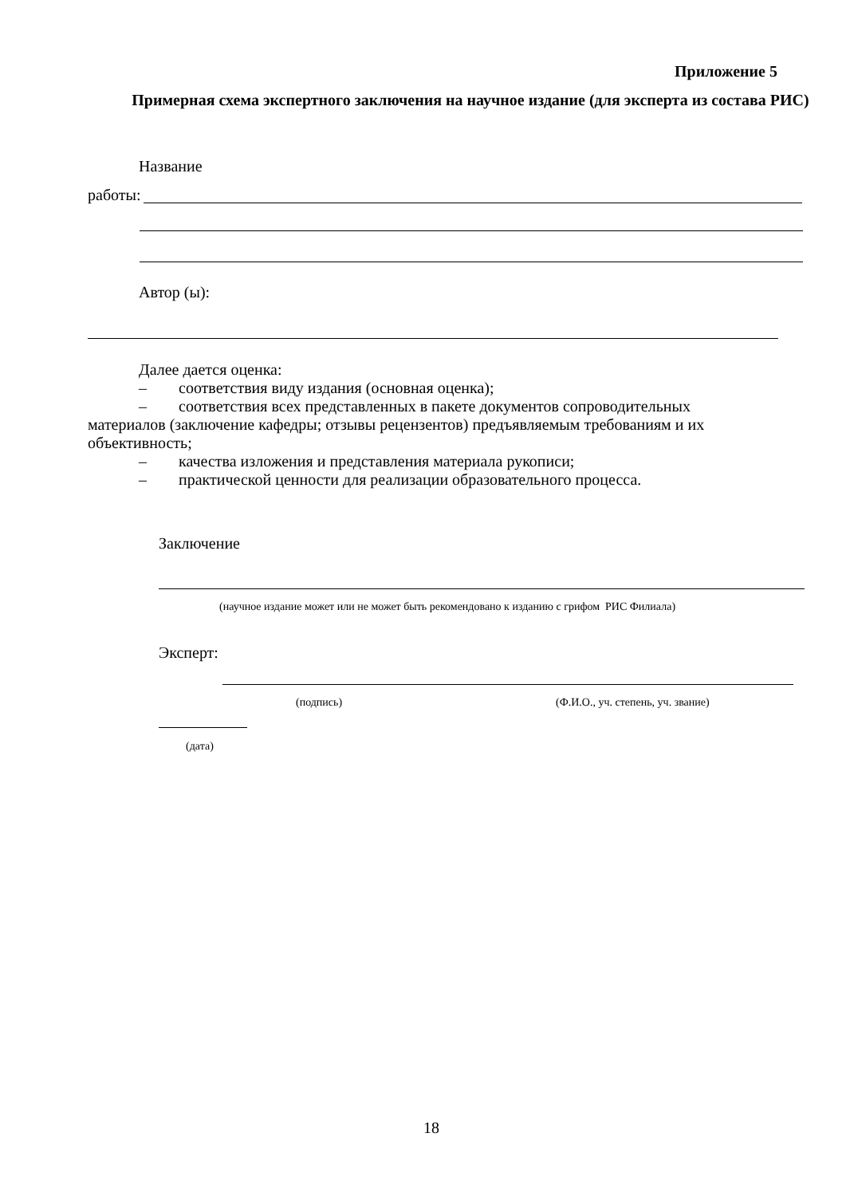Приложение 5
Примерная схема экспертного заключения на научное издание (для эксперта из состава РИС)
Название
работы:
Автор (ы):
Далее дается оценка:
– соответствия виду издания (основная оценка);
– соответствия всех представленных в пакете документов сопроводительных материалов (заключение кафедры; отзывы рецензентов) предъявляемым требованиям и их объективность;
– качества изложения и представления материала рукописи;
– практической ценности для реализации образовательного процесса.
Заключение
(научное издание может или не может быть рекомендовано к изданию с грифом РИС Филиала)
Эксперт:
(подпись)
(Ф.И.О., уч. степень, уч. звание)
(дата)
18